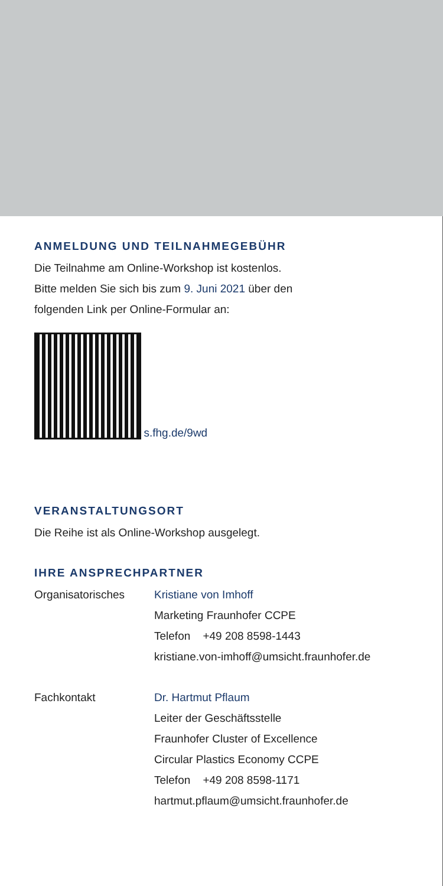ANMELDUNG UND TEILNAHMEGEBÜHR
Die Teilnahme am Online-Workshop ist kostenlos.
Bitte melden Sie sich bis zum 9. Juni 2021 über den
folgenden Link per Online-Formular an:
s.fhg.de/9wd
VERANSTALTUNGSORT
Die Reihe ist als Online-Workshop ausgelegt.
IHRE ANSPRECHPARTNER
Organisatorisches Kristiane von Imhoff
Marketing Fraunhofer CCPE
Telefon +49 208 8598-1443
kristiane.von-imhoff@umsicht.fraunhofer.de
Fachkontakt Dr. Hartmut Pflaum
Leiter der Geschäftsstelle
Fraunhofer Cluster of Excellence
Circular Plastics Economy CCPE
Telefon +49 208 8598-1171
hartmut.pflaum@umsicht.fraunhofer.de